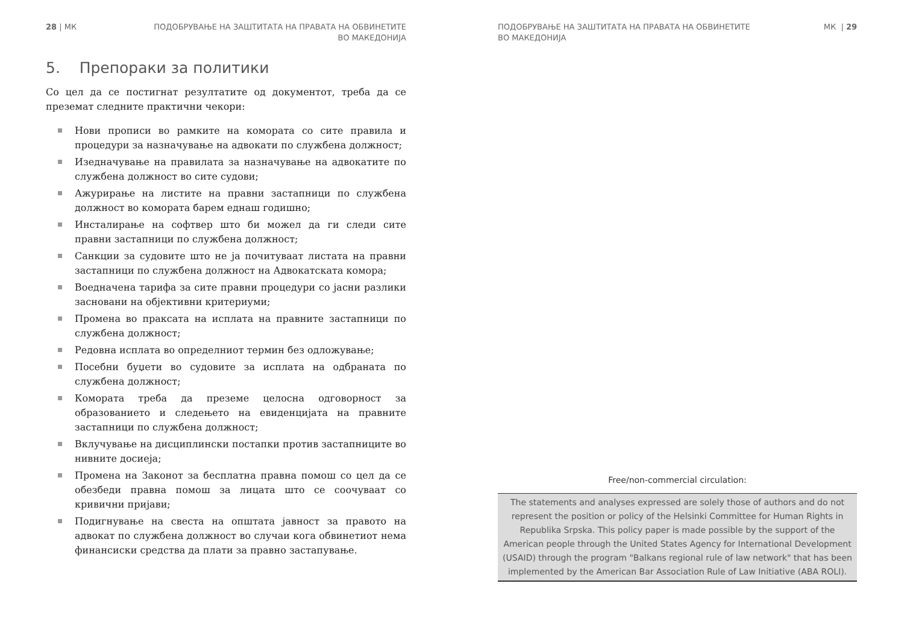28 | МК ПОДОБРУВАЊЕ НА ЗАШТИТАТА НА ПРАВАТА НА ОБВИНЕТИТЕ
ВО МАКЕДОНИЈА
5. Препораки за политики
Со цел да се постигнат резултатите од документот, треба да се преземат следните практични чекори:
Нови прописи во рамките на комората со сите правила и процедури за назначување на адвокати по службена должност;
Изедначување на правилата за назначување на адвокатите по службена должност во сите судови;
Ажурирање на листите на правни застапници по службена должност во комората барем еднаш годишно;
Инсталирање на софтвер што би можел да ги следи сите правни застапници по службена должност;
Санкции за судовите што не ја почитуваат листата на правни застапници по службена должност на Адвокатската комора;
Воедначена тарифа за сите правни процедури со јасни разлики засновани на објективни критериуми;
Промена во праксата на исплата на правните застапници по службена должност;
Редовна исплата во определниот термин без одложување;
Посебни буџети во судовите за исплата на одбраната по службена должност;
Комората треба да преземе целосна одговорност за образованието и следењето на евиденцијата на правните застапници по службена должност;
Вклучување на дисциплински постапки против застапниците во нивните досиеја;
Промена на Законот за бесплатна правна помош со цел да се обезбеди правна помош за лицата што се соочуваат со кривични пријави;
Подигнување на свеста на општата јавност за правото на адвокат по службена должност во случаи кога обвинетиот нема финансиски средства да плати за правно застапување.
ПОДОБРУВАЊЕ НА ЗАШТИТАТА НА ПРАВАТА НА ОБВИНЕТИТЕ
ВО МАКЕДОНИЈА МК | 29
Free/non-commercial circulation:
The statements and analyses expressed are solely those of authors and do not represent the position or policy of the Helsinki Committee for Human Rights in Republika Srpska. This policy paper is made possible by the support of the American people through the United States Agency for International Development (USAID) through the program "Balkans regional rule of law network" that has been implemented by the American Bar Association Rule of Law Initiative (ABA ROLI).